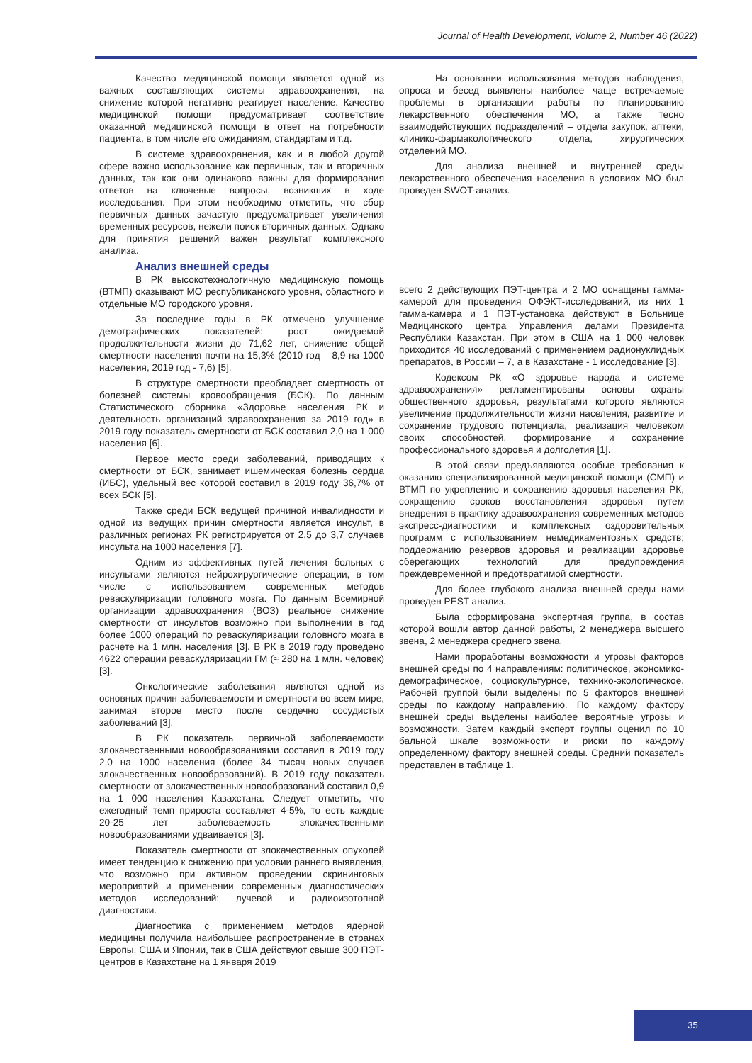Journal of Health Development, Volume 2, Number 46 (2022)
Качество медицинской помощи является одной из важных составляющих системы здравоохранения, на снижение которой негативно реагирует население. Качество медицинской помощи предусматривает соответствие оказанной медицинской помощи в ответ на потребности пациента, в том числе его ожиданиям, стандартам и т.д.
В системе здравоохранения, как и в любой другой сфере важно использование как первичных, так и вторичных данных, так как они одинаково важны для формирования ответов на ключевые вопросы, возникших в ходе исследования. При этом необходимо отметить, что сбор первичных данных зачастую предусматривает увеличения временных ресурсов, нежели поиск вторичных данных. Однако для принятия решений важен результат комплексного анализа.
Анализ внешней среды
В РК высокотехнологичную медицинскую помощь (ВТМП) оказывают МО республиканского уровня, областного и отдельные МО городского уровня.
За последние годы в РК отмечено улучшение демографических показателей: рост ожидаемой продолжительности жизни до 71,62 лет, снижение общей смертности населения почти на 15,3% (2010 год – 8,9 на 1000 населения, 2019 год - 7,6) [5].
В структуре смертности преобладает смертность от болезней системы кровообращения (БСК). По данным Статистического сборника «Здоровье населения РК и деятельность организаций здравоохранения за 2019 год» в 2019 году показатель смертности от БСК составил 2,0 на 1 000 населения [6].
Первое место среди заболеваний, приводящих к смертности от БСК, занимает ишемическая болезнь сердца (ИБС), удельный вес которой составил в 2019 году 36,7% от всех БСК [5].
Также среди БСК ведущей причиной инвалидности и одной из ведущих причин смертности является инсульт, в различных регионах РК регистрируется от 2,5 до 3,7 случаев инсульта на 1000 населения [7].
Одним из эффективных путей лечения больных с инсультами являются нейрохирургические операции, в том числе с использованием современных методов реваскуляризации головного мозга. По данным Всемирной организации здравоохранения (ВОЗ) реальное снижение смертности от инсультов возможно при выполнении в год более 1000 операций по реваскуляризации головного мозга в расчете на 1 млн. населения [3]. В РК в 2019 году проведено 4622 операции реваскуляризации ГМ (≈ 280 на 1 млн. человек) [3].
Онкологические заболевания являются одной из основных причин заболеваемости и смертности во всем мире, занимая второе место после сердечно сосудистых заболеваний [3].
В РК показатель первичной заболеваемости злокачественными новообразованиями составил в 2019 году 2,0 на 1000 населения (более 34 тысяч новых случаев злокачественных новообразований). В 2019 году показатель смертности от злокачественных новообразований составил 0,9 на 1 000 населения Казахстана. Следует отметить, что ежегодный темп прироста составляет 4-5%, то есть каждые 20-25 лет заболеваемость злокачественными новообразованиями удваивается [3].
Показатель смертности от злокачественных опухолей имеет тенденцию к снижению при условии раннего выявления, что возможно при активном проведении скрининговых мероприятий и применении современных диагностических методов исследований: лучевой и радиоизотопной диагностики.
Диагностика с применением методов ядерной медицины получила наибольшее распространение в странах Европы, США и Японии, так в США действуют свыше 300 ПЭТ-центров в Казахстане на 1 января 2019
На основании использования методов наблюдения, опроса и бесед выявлены наиболее чаще встречаемые проблемы в организации работы по планированию лекарственного обеспечения МО, а также тесно взаимодействующих подразделений – отдела закупок, аптеки, клинико-фармакологического отдела, хирургических отделений МО.
Для анализа внешней и внутренней среды лекарственного обеспечения населения в условиях МО был проведен SWOT-анализ.
всего 2 действующих ПЭТ-центра и 2 МО оснащены гамма-камерой для проведения ОФЭКТ-исследований, из них 1 гамма-камера и 1 ПЭТ-установка действуют в Больнице Медицинского центра Управления делами Президента Республики Казахстан. При этом в США на 1 000 человек приходится 40 исследований с применением радионуклидных препаратов, в России – 7, а в Казахстане - 1 исследование [3].
Кодексом РК «О здоровье народа и системе здравоохранения» регламентированы основы охраны общественного здоровья, результатами которого являются увеличение продолжительности жизни населения, развитие и сохранение трудового потенциала, реализация человеком своих способностей, формирование и сохранение профессионального здоровья и долголетия [1].
В этой связи предъявляются особые требования к оказанию специализированной медицинской помощи (СМП) и ВТМП по укреплению и сохранению здоровья населения РК, сокращению сроков восстановления здоровья путем внедрения в практику здравоохранения современных методов экспресс-диагностики и комплексных оздоровительных программ с использованием немедикаментозных средств; поддержанию резервов здоровья и реализации здоровье сберегающих технологий для предупреждения преждевременной и предотвратимой смертности.
Для более глубокого анализа внешней среды нами проведен PEST анализ.
Была сформирована экспертная группа, в состав которой вошли автор данной работы, 2 менеджера высшего звена, 2 менеджера среднего звена.
Нами проработаны возможности и угрозы факторов внешней среды по 4 направлениям: политическое, экономико-демографическое, социокультурное, технико-экологическое. Рабочей группой были выделены по 5 факторов внешней среды по каждому направлению. По каждому фактору внешней среды выделены наиболее вероятные угрозы и возможности. Затем каждый эксперт группы оценил по 10 бальной шкале возможности и риски по каждому определенному фактору внешней среды. Средний показатель представлен в таблице 1.
35